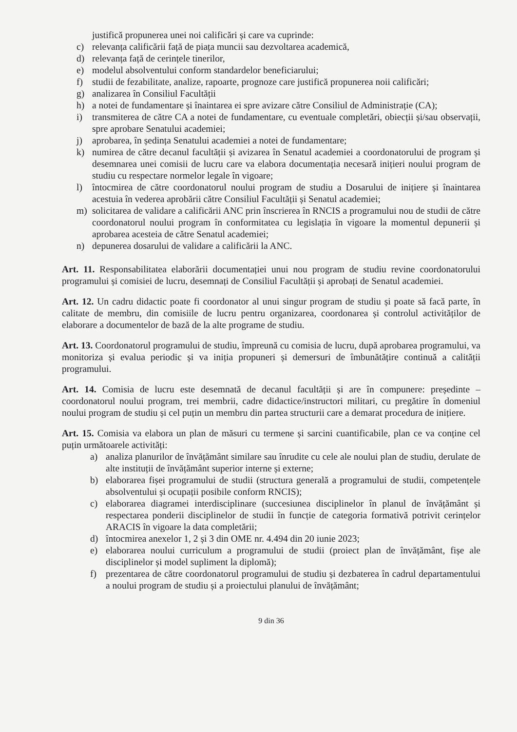justifică propunerea unei noi calificări și care va cuprinde:
c) relevanța calificării față de piața muncii sau dezvoltarea academică,
d) relevanța față de cerințele tinerilor,
e) modelul absolventului conform standardelor beneficiarului;
f) studii de fezabilitate, analize, rapoarte, prognoze care justifică propunerea noii calificări;
g) analizarea în Consiliul Facultății
h) a notei de fundamentare și înaintarea ei spre avizare către Consiliul de Administrație (CA);
i) transmiterea de către CA a notei de fundamentare, cu eventuale completări, obiecții și/sau observații, spre aprobare Senatului academiei;
j) aprobarea, în ședința Senatului academiei a notei de fundamentare;
k) numirea de către decanul facultății și avizarea în Senatul academiei a coordonatorului de program și desemnarea unei comisii de lucru care va elabora documentația necesară inițieri noului program de studiu cu respectare normelor legale în vigoare;
l) întocmirea de către coordonatorul noului program de studiu a Dosarului de inițiere și înaintarea acestuia în vederea aprobării către Consiliul Facultății și Senatul academiei;
m) solicitarea de validare a calificării ANC prin înscrierea în RNCIS a programului nou de studii de către coordonatorul noului program în conformitatea cu legislația în vigoare la momentul depunerii și aprobarea acesteia de către Senatul academiei;
n) depunerea dosarului de validare a calificării la ANC.
Art. 11. Responsabilitatea elaborării documentației unui nou program de studiu revine coordonatorului programului și comisiei de lucru, desemnați de Consiliul Facultății și aprobați de Senatul academiei.
Art. 12. Un cadru didactic poate fi coordonator al unui singur program de studiu și poate să facă parte, în calitate de membru, din comisiile de lucru pentru organizarea, coordonarea și controlul activităților de elaborare a documentelor de bază de la alte programe de studiu.
Art. 13. Coordonatorul programului de studiu, împreună cu comisia de lucru, după aprobarea programului, va monitoriza și evalua periodic și va iniția propuneri și demersuri de îmbunătățire continuă a calității programului.
Art. 14. Comisia de lucru este desemnată de decanul facultății și are în compunere: președinte – coordonatorul noului program, trei membrii, cadre didactice/instructori militari, cu pregătire în domeniul noului program de studiu și cel puțin un membru din partea structurii care a demarat procedura de inițiere.
Art. 15. Comisia va elabora un plan de măsuri cu termene și sarcini cuantificabile, plan ce va conține cel puțin următoarele activități:
a) analiza planurilor de învățământ similare sau înrudite cu cele ale noului plan de studiu, derulate de alte instituții de învățământ superior interne și externe;
b) elaborarea fișei programului de studii (structura generală a programului de studii, competențele absolventului și ocupații posibile conform RNCIS);
c) elaborarea diagramei interdisciplinare (succesiunea disciplinelor în planul de învățământ și respectarea ponderii disciplinelor de studii în funcție de categoria formativă potrivit cerințelor ARACIS în vigoare la data completării;
d) întocmirea anexelor 1, 2 și 3 din OME nr. 4.494 din 20 iunie 2023;
e) elaborarea noului curriculum a programului de studii (proiect plan de învățământ, fișe ale disciplinelor și model supliment la diplomă);
f) prezentarea de către coordonatorul programului de studiu și dezbaterea în cadrul departamentului a noului program de studiu și a proiectului planului de învățământ;
9 din 36